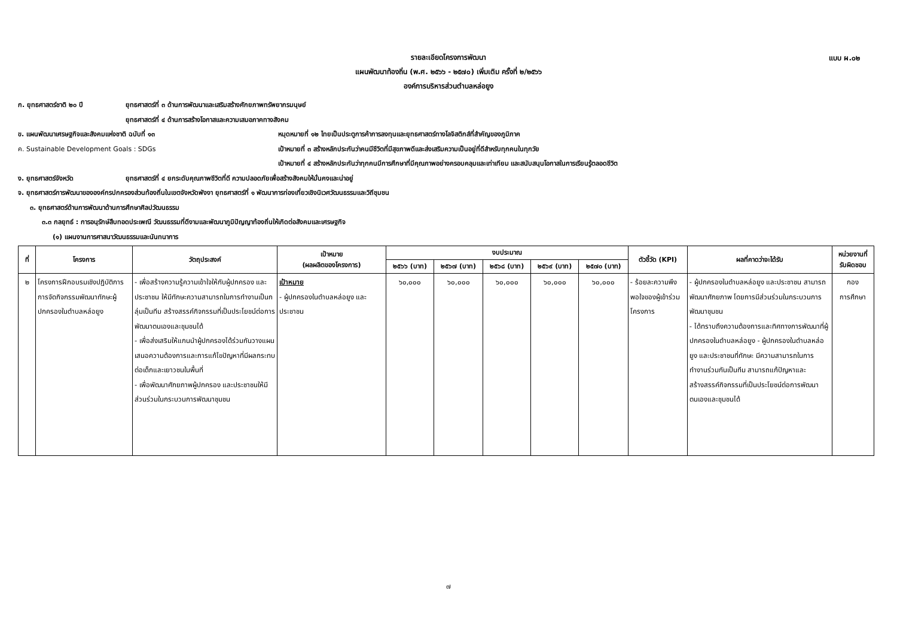แบบ ผ.๐๒
รายละเอียดโครงการพัฒนา
แผนพัฒนาท้องถิ่น (พ.ศ. ๒๕๖๖ - ๒๕๗๐) เพิ่มเติม ครั้งที่ ๒/๒๕๖๖
องค์การบริหารส่วนตำบลหล่อยูง
ก. ยุทธศาสตร์ชาติ ๒๐ ปี ยุทธศาสตร์ที่ ๓ ด้านการพัฒนาและเสริมสร้างศักยภาพทรัพยากรมนุษย์
ยุทธศาสตร์ที่ ๔ ด้านการสร้างโอกาสและความเสมอภาคทางสังคม
ข. แผนพัฒนาเศรษฐกิจและสังคมแห่งชาติ ฉบับที่ ๑๓ หมุดหมายที่ ๑๒ ไทยเป็นประตูการค้าการลงทุนและยุทธศาสตร์ทางโลจิสติกส์ที่สำคัญของภูมิภาค
ค. Sustainable Development Goals : SDGs เป้าหมายที่ ๓ สร้างหลักประกันว่าคนมีชีวิตที่มีสุขภาพดีและส่งเสริมความเป็นอยู่ที่ดีสำหรับทุกคนในทุกวัย
เป้าหมายที่ ๔ สร้างหลักประกันว่าทุกคนมีการศึกษาที่มีคุณภาพอย่างครอบคลุมและเท่าเทียม และสนับสนุนโอกาสในการเรียนรู้ตลอดชีวิต
ง. ยุทธศาสตร์จังหวัด ยุทธศาสตร์ที่ ๔ ยกระดับคุณภาพชีวิตที่ดี ความปลอดภัยเพื่อสร้างสังคมให้มั่นคงและน่าอยู่
จ. ยุทธศาสตร์การพัฒนาขององค์กรปกครองส่วนท้องถิ่นในเขตจังหวัดพังงา ยุทธศาสตร์ที่ ๑ พัฒนาการท่องเที่ยวเชิงนิเวศวัฒนธรรมและวิถีชุมชน
๓. ยุทธศาสตร์ด้านการพัฒนาด้านการศึกษาศิลปวัฒนธรรม
๓.๓ กลยุทธ์ : การอนุรักษ์สืบทอดประเพณี วัฒนธรรมที่ดีงามและพัฒนาภูมิปัญญาท้องถิ่นให้เกิดต่อสังคมและเศรษฐกิจ
(๑) แผนงานการศาสนาวัฒนธรรมและนันทนาการ
| ที่ | โครงการ | วัตถุประสงค์ | เป้าหมาย (ผลผลิตของโครงการ) | งบประมาณ | | | | | ตัวชี้วัด (KPI) | ผลที่คาดว่าจะได้รับ | หน่วยงานที่ รับผิดชอบ |
| --- | --- | --- | --- | --- | --- | --- | --- | --- | --- | --- | --- |
| | | | | ๒๕๖๖ (บาท) | ๒๕๖๗ (บาท) | ๒๕๖๘ (บาท) | ๒๕๖๙ (บาท) | ๒๕๗๐ (บาท) | | | |
| ๒ | โครงการฝึกอบรมเชิงปฏิบัติการการจัดกิจกรรมพัฒนาทักษะผู้ปกครองในตำบลหล่อยูง | - เพื่อสร้างความรู้ความเข้าใจให้กับผู้ปกครอง และประชาชน ให้มีทักษะความสามารถในการทำงานเป็นกลุ่มเป็นทีม สร้างสรรค์กิจกรรมที่เป็นประโยชน์ต่อการพัฒนาตนเองและชุมชนได้ - เพื่อส่งเสริมให้แกนนำผู้ปกครองได้ร่วมกันวางแผน เสนอความต้องการและการแก้ไขปัญหาที่มีผลกระทบต่อเด็กและเยาวชนในพื้นที่ - เพื่อพัฒนาศักยภาพผู้ปกครอง และประชาชนให้มีส่วนร่วมในกระบวนการพัฒนาชุมชน | เป้าหมาย - ผู้ปกครองในตำบลหล่อยูง และประชาชน | ๖๐,๐๐๐ | ๖๐,๐๐๐ | ๖๐,๐๐๐ | ๖๐,๐๐๐ | ๖๐,๐๐๐ | - ร้อยละความพึงพอใจของผู้เข้าร่วมโครงการ | - ผู้ปกครองในตำบลหล่อยูง และประชาชน สามารถพัฒนาศักยภาพ โดยการมีส่วนร่วมในกระบวนการพัฒนาชุมชน - ได้ทราบถึงความต้องการและทิศทางการพัฒนาที่ผู้ปกครองในตำบลหล่อยูง - ผู้ปกครองในตำบลหล่อยูง และประชาชนที่ทักษะ มีความสามารถในการทำงานร่วมกันเป็นทีม สามารถแก้ปัญหาและสร้างสรรค์กิจกรรมที่เป็นประโยชน์ต่อการพัฒนาตนเองและชุมชนได้ | กอง การศึกษา |
๗